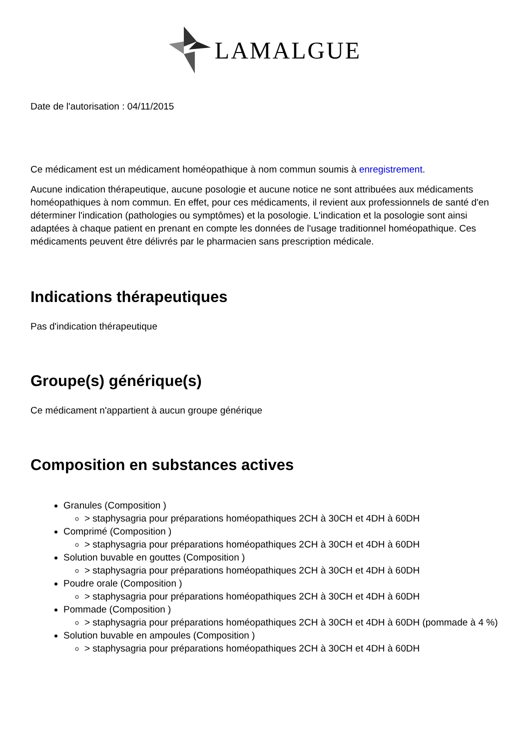LAMALGUE
Date de l'autorisation : 04/11/2015
Ce médicament est un médicament homéopathique à nom commun soumis à enregistrement.
Aucune indication thérapeutique, aucune posologie et aucune notice ne sont attribuées aux médicaments homéopathiques à nom commun. En effet, pour ces médicaments, il revient aux professionnels de santé d'en déterminer l'indication (pathologies ou symptômes) et la posologie. L'indication et la posologie sont ainsi adaptées à chaque patient en prenant en compte les données de l'usage traditionnel homéopathique. Ces médicaments peuvent être délivrés par le pharmacien sans prescription médicale.
Indications thérapeutiques
Pas d'indication thérapeutique
Groupe(s) générique(s)
Ce médicament n'appartient à aucun groupe générique
Composition en substances actives
Granules (Composition )
> staphysagria pour préparations homéopathiques 2CH à 30CH et 4DH à 60DH
Comprimé (Composition )
> staphysagria pour préparations homéopathiques 2CH à 30CH et 4DH à 60DH
Solution buvable en gouttes (Composition )
> staphysagria pour préparations homéopathiques 2CH à 30CH et 4DH à 60DH
Poudre orale (Composition )
> staphysagria pour préparations homéopathiques 2CH à 30CH et 4DH à 60DH
Pommade (Composition )
> staphysagria pour préparations homéopathiques 2CH à 30CH et 4DH à 60DH (pommade à 4 %)
Solution buvable en ampoules (Composition )
> staphysagria pour préparations homéopathiques 2CH à 30CH et 4DH à 60DH